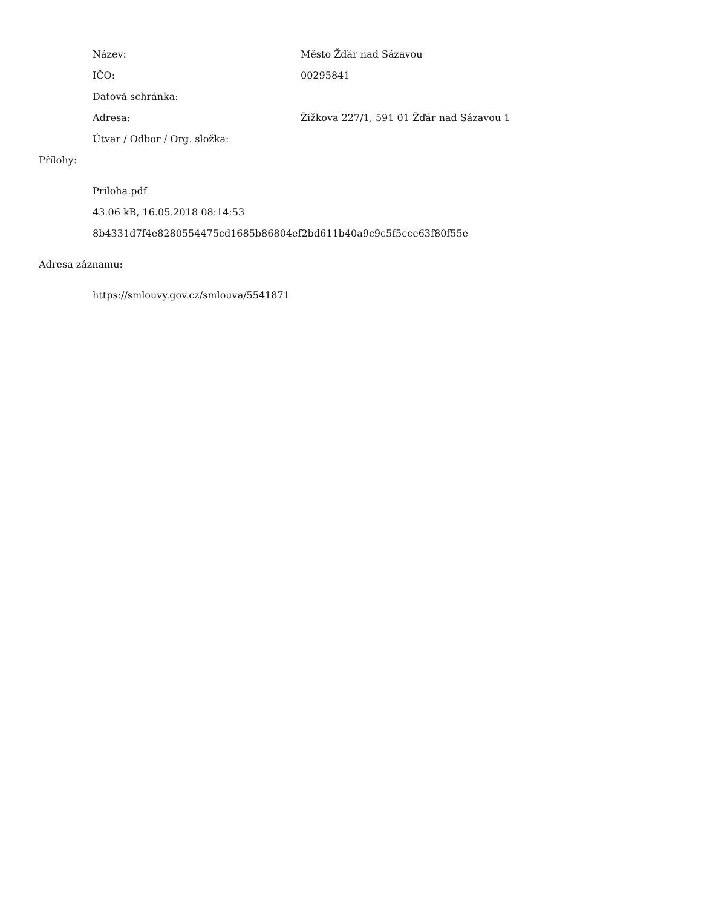Název: Město Žďár nad Sázavou
IČO: 00295841
Datová schránka:
Adresa:
Žižkova 227/1, 591 01 Žďár nad Sázavou 1
Útvar / Odbor / Org. složka:
Přílohy:
Priloha.pdf
43.06 kB, 16.05.2018 08:14:53
8b4331d7f4e8280554475cd1685b86804ef2bd611b40a9c9c5f5cce63f80f55e
Adresa záznamu:
https://smlouvy.gov.cz/smlouva/5541871